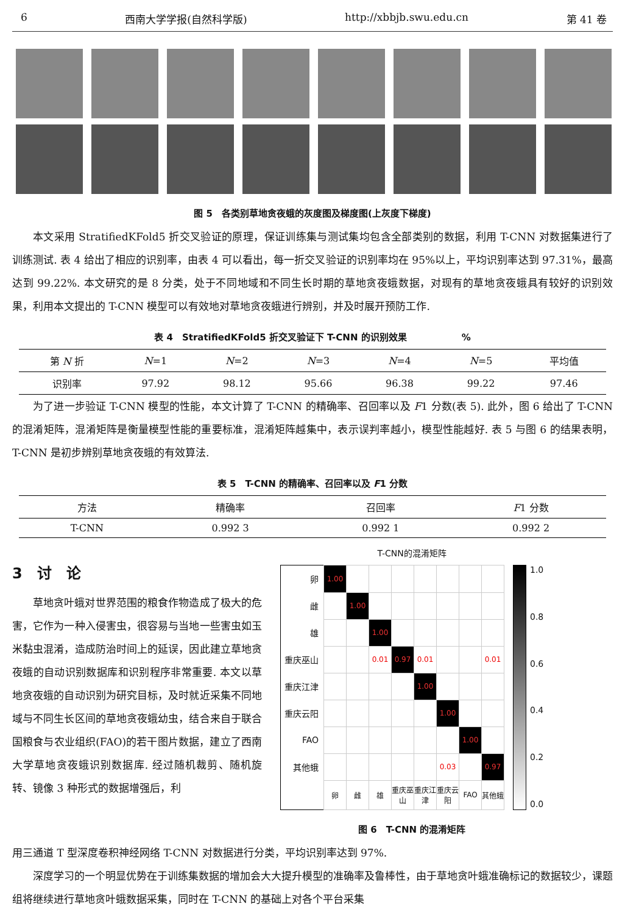6 西南大学学报(自然科学版) http://xbbjb.swu.edu.cn 第 41 卷
图 5　各类别草地贪夜蛾的灰度图及梯度图(上灰度下梯度)
本文采用 StratifiedKFold5 折交叉验证的原理，保证训练集与测试集均包含全部类别的数据，利用 T-CNN 对数据集进行了训练测试. 表 4 给出了相应的识别率，由表 4 可以看出，每一折交叉验证的识别率均在 95%以上，平均识别率达到 97.31%，最高达到 99.22%. 本文研究的是 8 分类，处于不同地域和不同生长时期的草地贪夜蛾数据，对现有的草地贪夜蛾具有较好的识别效果，利用本文提出的 T-CNN 模型可以有效地对草地贪夜蛾进行辨别，并及时展开预防工作.
表 4　StratifiedKFold5 折交叉验证下 T-CNN 的识别效果　　　　　　%
| 第 N 折 | N =1 | N =2 | N =3 | N =4 | N =5 | 平均值 |
| --- | --- | --- | --- | --- | --- | --- |
| 识别率 | 97.92 | 98.12 | 95.66 | 96.38 | 99.22 | 97.46 |
为了进一步验证 T-CNN 模型的性能，本文计算了 T-CNN 的精确率、召回率以及 F1 分数(表 5). 此外，图 6 给出了 T-CNN 的混淆矩阵，混淆矩阵是衡量模型性能的重要标准，混淆矩阵越集中，表示误判率越小，模型性能越好. 表 5 与图 6 的结果表明，T-CNN 是初步辨别草地贪夜蛾的有效算法.
表 5　T-CNN 的精确率、召回率以及 F1 分数
| 方法 | 精确率 | 召回率 | F 1 分数 |
| --- | --- | --- | --- |
| T-CNN | 0.992 3 | 0.992 1 | 0.992 2 |
3　讨　论
草地贪叶蛾对世界范围的粮食作物造成了极大的危害，它作为一种入侵害虫，很容易与当地一些害虫如玉米黏虫混淆，造成防治时间上的延误，因此建立草地贪夜蛾的自动识别数据库和识别程序非常重要. 本文以草地贪夜蛾的自动识别为研究目标，及时就近采集不同地域与不同生长区间的草地贪夜蛾幼虫，结合来自于联合国粮食与农业组织(FAO)的若干图片数据，建立了西南大学草地贪夜蛾识别数据库. 经过随机裁剪、随机旋转、镜像 3 种形式的数据增强后，利
T-CNN的混淆矩阵
| 卵 | 1.00 | | | | | | | |
| 雌 | | 1.00 | | | | | | |
| 雄 | | | 1.00 | | | | | |
| 重庆巫山 | | | 0.01 | 0.97 | 0.01 | | | 0.01 |
| 重庆江津 | | | | | 1.00 | | | |
| 重庆云阳 | | | | | | 1.00 | | |
| FAO | | | | | | | 1.00 | |
| 其他蛾 | | | | | | 0.03 | | 0.97 |
| | 卵 | 雌 | 雄 | 重庆巫山 | 重庆江津 | 重庆云阳 | FAO | 其他蛾 |
1.0
0.8
0.6
0.4
0.2
0.0
图 6　T-CNN 的混淆矩阵
用三通道 T 型深度卷积神经网络 T-CNN 对数据进行分类，平均识别率达到 97%.
深度学习的一个明显优势在于训练集数据的增加会大大提升模型的准确率及鲁棒性，由于草地贪叶蛾准确标记的数据较少，课题组将继续进行草地贪叶蛾数据采集，同时在 T-CNN 的基础上对各个平台采集